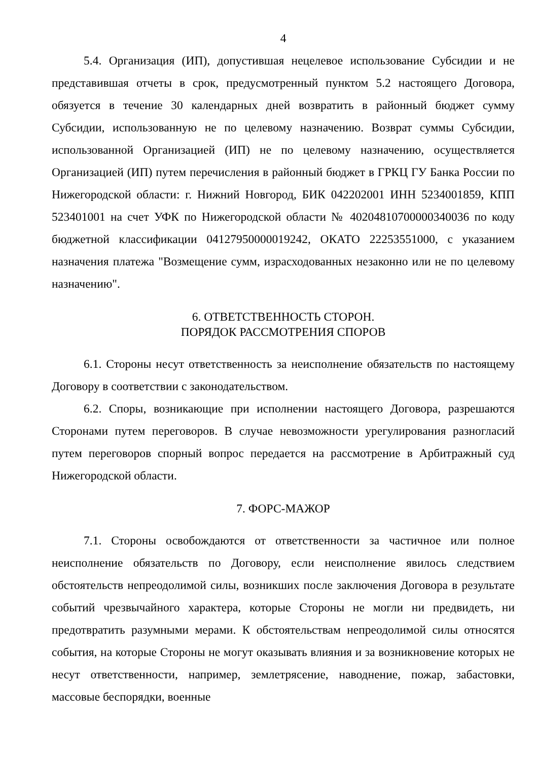4
5.4. Организация (ИП), допустившая нецелевое использование Субсидии и не представившая отчеты в срок, предусмотренный пунктом 5.2 настоящего Договора, обязуется в течение 30 календарных дней возвратить в районный бюджет сумму Субсидии, использованную не по целевому назначению. Возврат суммы Субсидии, использованной Организацией (ИП) не по целевому назначению, осуществляется Организацией (ИП) путем перечисления в районный бюджет в ГРКЦ ГУ Банка России по Нижегородской области: г. Нижний Новгород, БИК 042202001 ИНН 5234001859, КПП 523401001 на счет УФК по Нижегородской области № 40204810700000340036 по коду бюджетной классификации 04127950000019242, ОКАТО 22253551000, с указанием назначения платежа "Возмещение сумм, израсходованных незаконно или не по целевому назначению".
6. ОТВЕТСТВЕННОСТЬ СТОРОН.
ПОРЯДОК РАССМОТРЕНИЯ СПОРОВ
6.1. Стороны несут ответственность за неисполнение обязательств по настоящему Договору в соответствии с законодательством.
6.2. Споры, возникающие при исполнении настоящего Договора, разрешаются Сторонами путем переговоров. В случае невозможности урегулирования разногласий путем переговоров спорный вопрос передается на рассмотрение в Арбитражный суд Нижегородской области.
7. ФОРС-МАЖОР
7.1. Стороны освобождаются от ответственности за частичное или полное неисполнение обязательств по Договору, если неисполнение явилось следствием обстоятельств непреодолимой силы, возникших после заключения Договора в результате событий чрезвычайного характера, которые Стороны не могли ни предвидеть, ни предотвратить разумными мерами. К обстоятельствам непреодолимой силы относятся события, на которые Стороны не могут оказывать влияния и за возникновение которых не несут ответственности, например, землетрясение, наводнение, пожар, забастовки, массовые беспорядки, военные